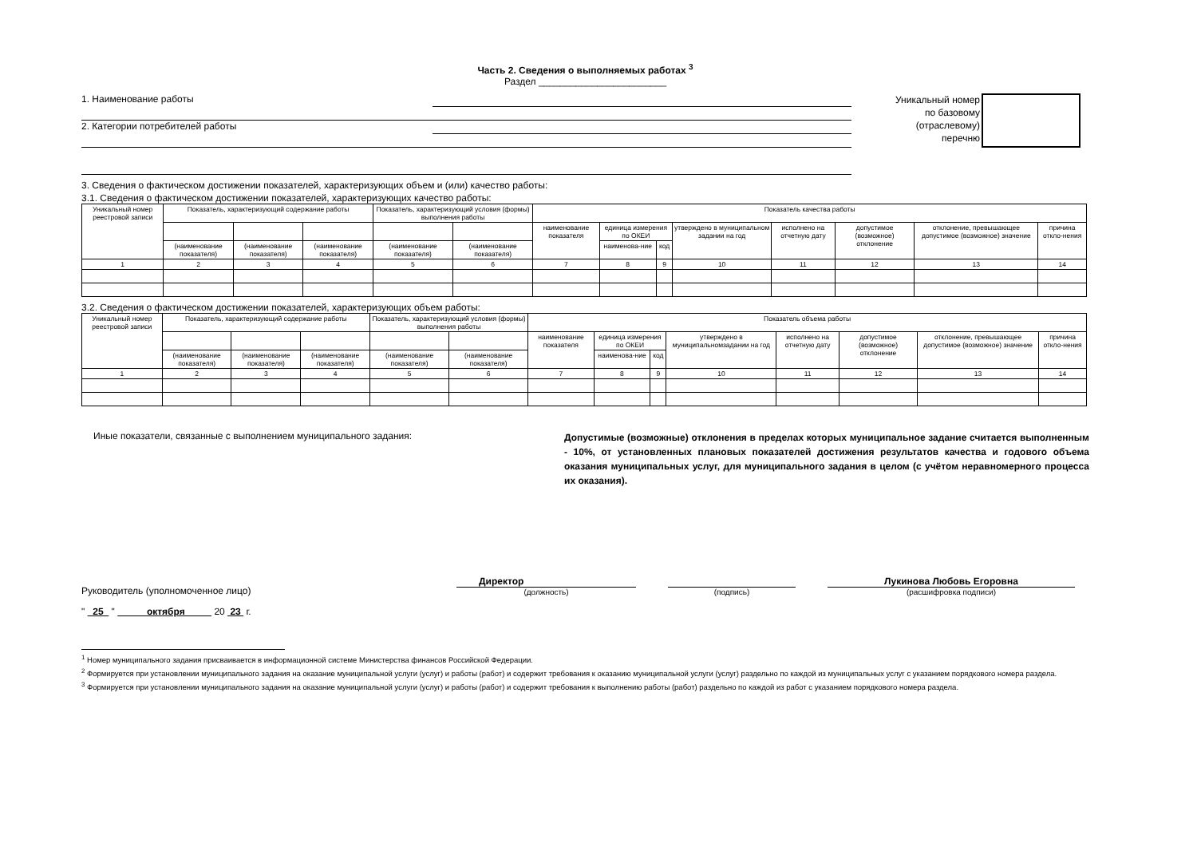Часть 2. Сведения о выполняемых работах <sup>3</sup>
Раздел ________________________
1. Наименование работы
2. Категории потребителей работы
Уникальный номер
по базовому
(отраслевому)
перечню
3. Сведения о фактическом достижении показателей, характеризующих объем и (или) качество работы:
3.1. Сведения о фактическом достижении показателей, характеризующих качество работы:
| Уникальный номер реестровой записи | Показатель, характеризующий содержание работы | | | Показатель, характеризующий условия (формы) выполнения работы | | Показатель качества работы | | | | | | | |
| --- | --- | --- | --- | --- | --- | --- | --- | --- | --- | --- | --- | --- | --- |
| | | | | | | наименование показателя | единица измерения по ОКЕИ | | утверждено в муниципальном задании на год | исполнено на отчетную дату | допустимое (возможное) отклонение | отклонение, превышающее допустимое (возможное) значение | причина откло-нения |
| | (наименование показателя) | (наименование показателя) | (наименование показателя) | (наименование показателя) | (наименование показателя) | | наименова-ние | код | | | | | |
| 1 | 2 | 3 | 4 | 5 | 6 | 7 | 8 | 9 | 10 | 11 | 12 | 13 | 14 |
3.2. Сведения о фактическом достижении показателей, характеризующих объем работы:
| Уникальный номер реестровой записи | Показатель, характеризующий содержание работы | | | Показатель, характеризующий условия (формы) выполнения работы | | Показатель объема работы | | | | | | | |
| --- | --- | --- | --- | --- | --- | --- | --- | --- | --- | --- | --- | --- | --- |
| | | | | | | наименование показателя | единица измерения по ОКЕИ | | утверждено в муниципальномзадании на год | исполнено на отчетную дату | допустимое (возможное) отклонение | отклонение, превышающее допустимое (возможное) значение | причина откло-нения |
| | (наименование показателя) | (наименование показателя) | (наименование показателя) | (наименование показателя) | (наименование показателя) | | наименова-ние | код | | | | | |
| 1 | 2 | 3 | 4 | 5 | 6 | 7 | 8 | 9 | 10 | 11 | 12 | 13 | 14 |
Иные показатели, связанные с выполнением муниципального задания:
Допустимые (возможные) отклонения в пределах которых муниципальное задание считается выполненным - 10%, от установленных плановых показателей достижения результатов качества и годового объема оказания муниципальных услуг, для муниципального задания в целом (с учётом неравномерного процесса их оказания).
Руководитель (уполномоченное лицо)
Директор
(должность)
(подпись)
Лукинова Любовь Егоровна
(расшифровка подписи)
" 25 " октября 20 23 г.
<sup>1</sup> Номер муниципального задания присваивается в информационной системе Министерства финансов Российской Федерации.
<sup>2</sup> Формируется при установлении муниципального задания на оказание муниципальной услуги (услуг) и работы (работ) и содержит требования к оказанию муниципальной услуги (услуг) раздельно по каждой из муниципальных услуг с указанием порядкового номера раздела.
<sup>3</sup> Формируется при установлении муниципального задания на оказание муниципальной услуги (услуг) и работы (работ) и содержит требования к выполнению работы (работ) раздельно по каждой из работ с указанием порядкового номера раздела.